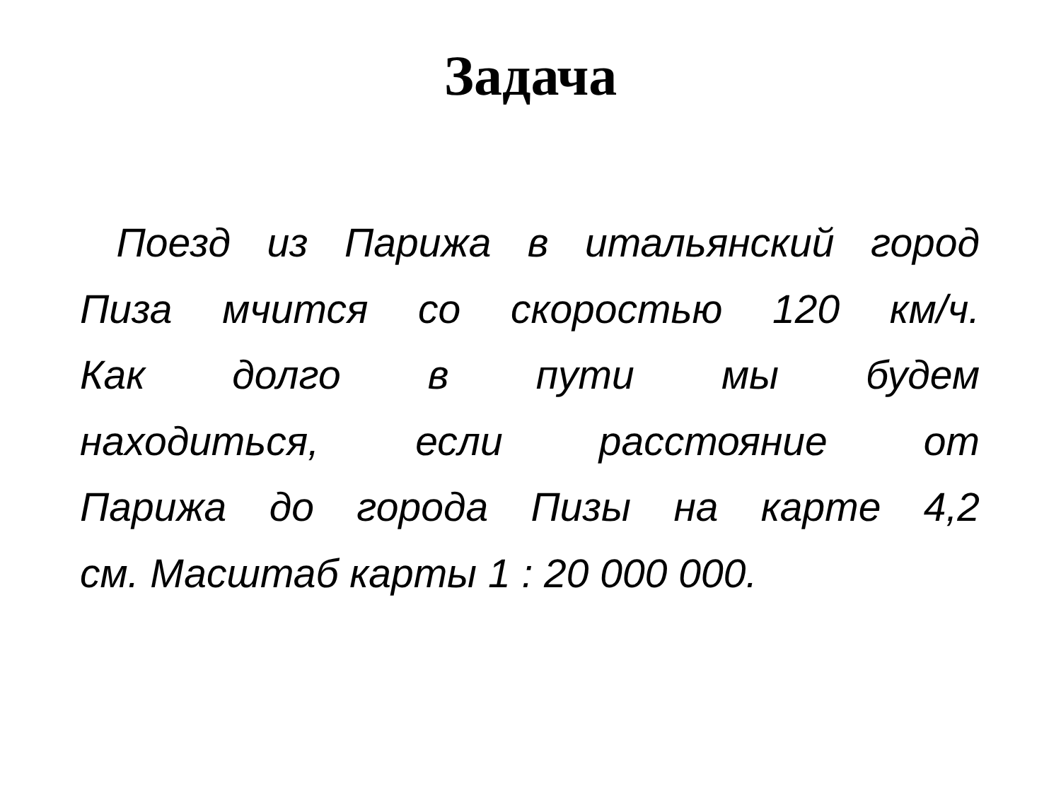Задача
Поезд из Парижа в итальянский город
Пиза мчится со скоростью 120 км/ч.
Как долго в пути мы будем
находиться, если расстояние от
Парижа до города Пизы на карте 4,2
см. Масштаб карты 1 : 20 000 000.